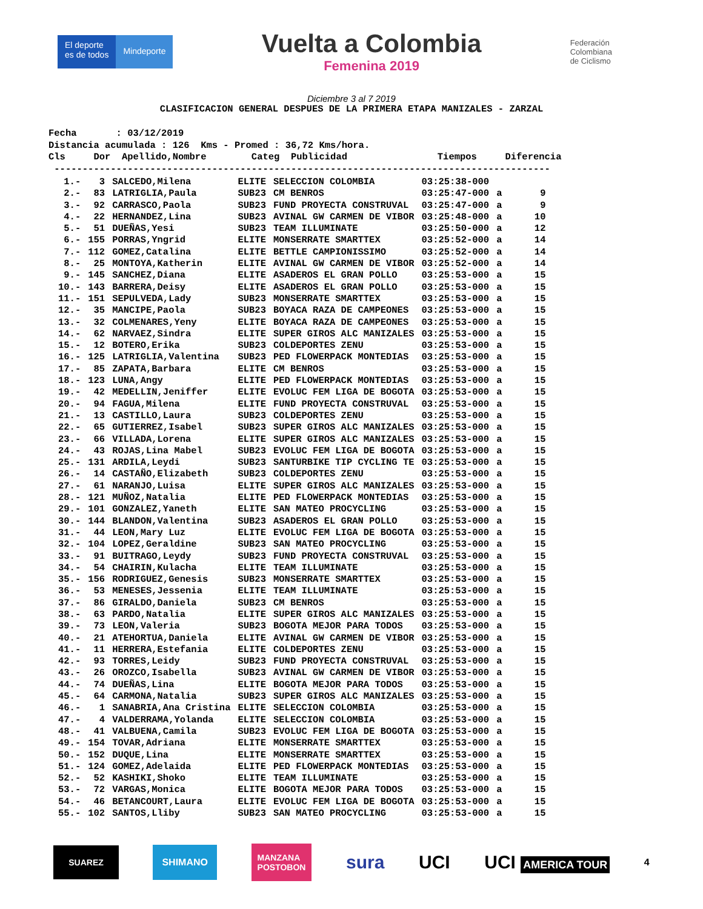El deporte
es de todos
Mindeporte
Vuelta a Colombia
Femenina 2019
Federación
Colombiana
de Ciclismo
Diciembre 3 al 7 2019
CLASIFICACION GENERAL DESPUES DE LA PRIMERA ETAPA MANIZALES - ZARZAL
Fecha : 03/12/2019 Distancia acumulada : 126 Kms - Promed : 36,72 Kms/hora. Cls Dor Apellido,Nombre Categ Publicidad Tiempos Diferencia ----------------------------------------------------------------------------------------
| 1.- | 3 | SALCEDO,Milena | ELITE | SELECCION COLOMBIA | 03:25:38-000 | | |
| 2.- | 83 | LATRIGLIA,Paula | SUB23 | CM BENROS | 03:25:47-000 | a | 9 |
| 3.- | 92 | CARRASCO,Paola | SUB23 | FUND PROYECTA CONSTRUVAL | 03:25:47-000 | a | 9 |
| 4.- | 22 | HERNANDEZ,Lina | SUB23 | AVINAL GW CARMEN DE VIBOR | 03:25:48-000 | a | 10 |
| 5.- | 51 | DUEÑAS,Yesi | SUB23 | TEAM ILLUMINATE | 03:25:50-000 | a | 12 |
| 6.- | 155 | PORRAS,Yngrid | ELITE | MONSERRATE SMARTTEX | 03:25:52-000 | a | 14 |
| 7.- | 112 | GOMEZ,Catalina | ELITE | BETTLE CAMPIONISSIMO | 03:25:52-000 | a | 14 |
| 8.- | 25 | MONTOYA,Katherin | ELITE | AVINAL GW CARMEN DE VIBOR | 03:25:52-000 | a | 14 |
| 9.- | 145 | SANCHEZ,Diana | ELITE | ASADEROS EL GRAN POLLO | 03:25:53-000 | a | 15 |
| 10.- | 143 | BARRERA,Deisy | ELITE | ASADEROS EL GRAN POLLO | 03:25:53-000 | a | 15 |
| 11.- | 151 | SEPULVEDA,Lady | SUB23 | MONSERRATE SMARTTEX | 03:25:53-000 | a | 15 |
| 12.- | 35 | MANCIPE,Paola | SUB23 | BOYACA RAZA DE CAMPEONES | 03:25:53-000 | a | 15 |
| 13.- | 32 | COLMENARES,Yeny | ELITE | BOYACA RAZA DE CAMPEONES | 03:25:53-000 | a | 15 |
| 14.- | 62 | NARVAEZ,Sindra | ELITE | SUPER GIROS ALC MANIZALES | 03:25:53-000 | a | 15 |
| 15.- | 12 | BOTERO,Erika | SUB23 | COLDEPORTES ZENU | 03:25:53-000 | a | 15 |
| 16.- | 125 | LATRIGLIA,Valentina | SUB23 | PED FLOWERPACK MONTEDIAS | 03:25:53-000 | a | 15 |
| 17.- | 85 | ZAPATA,Barbara | ELITE | CM BENROS | 03:25:53-000 | a | 15 |
| 18.- | 123 | LUNA,Angy | ELITE | PED FLOWERPACK MONTEDIAS | 03:25:53-000 | a | 15 |
| 19.- | 42 | MEDELLIN,Jeniffer | ELITE | EVOLUC FEM LIGA DE BOGOTA | 03:25:53-000 | a | 15 |
| 20.- | 94 | FAGUA,Milena | ELITE | FUND PROYECTA CONSTRUVAL | 03:25:53-000 | a | 15 |
| 21.- | 13 | CASTILLO,Laura | SUB23 | COLDEPORTES ZENU | 03:25:53-000 | a | 15 |
| 22.- | 65 | GUTIERREZ,Isabel | SUB23 | SUPER GIROS ALC MANIZALES | 03:25:53-000 | a | 15 |
| 23.- | 66 | VILLADA,Lorena | ELITE | SUPER GIROS ALC MANIZALES | 03:25:53-000 | a | 15 |
| 24.- | 43 | ROJAS,Lina Mabel | SUB23 | EVOLUC FEM LIGA DE BOGOTA | 03:25:53-000 | a | 15 |
| 25.- | 131 | ARDILA,Leydi | SUB23 | SANTURBIKE TIP CYCLING TE | 03:25:53-000 | a | 15 |
| 26.- | 14 | CASTAÑO,Elizabeth | SUB23 | COLDEPORTES ZENU | 03:25:53-000 | a | 15 |
| 27.- | 61 | NARANJO,Luisa | ELITE | SUPER GIROS ALC MANIZALES | 03:25:53-000 | a | 15 |
| 28.- | 121 | MUÑOZ,Natalia | ELITE | PED FLOWERPACK MONTEDIAS | 03:25:53-000 | a | 15 |
| 29.- | 101 | GONZALEZ,Yaneth | ELITE | SAN MATEO PROCYCLING | 03:25:53-000 | a | 15 |
| 30.- | 144 | BLANDON,Valentina | SUB23 | ASADEROS EL GRAN POLLO | 03:25:53-000 | a | 15 |
| 31.- | 44 | LEON,Mary Luz | ELITE | EVOLUC FEM LIGA DE BOGOTA | 03:25:53-000 | a | 15 |
| 32.- | 104 | LOPEZ,Geraldine | SUB23 | SAN MATEO PROCYCLING | 03:25:53-000 | a | 15 |
| 33.- | 91 | BUITRAGO,Leydy | SUB23 | FUND PROYECTA CONSTRUVAL | 03:25:53-000 | a | 15 |
| 34.- | 54 | CHAIRIN,Kulacha | ELITE | TEAM ILLUMINATE | 03:25:53-000 | a | 15 |
| 35.- | 156 | RODRIGUEZ,Genesis | SUB23 | MONSERRATE SMARTTEX | 03:25:53-000 | a | 15 |
| 36.- | 53 | MENESES,Jessenia | ELITE | TEAM ILLUMINATE | 03:25:53-000 | a | 15 |
| 37.- | 86 | GIRALDO,Daniela | SUB23 | CM BENROS | 03:25:53-000 | a | 15 |
| 38.- | 63 | PARDO,Natalia | ELITE | SUPER GIROS ALC MANIZALES | 03:25:53-000 | a | 15 |
| 39.- | 73 | LEON,Valeria | SUB23 | BOGOTA MEJOR PARA TODOS | 03:25:53-000 | a | 15 |
| 40.- | 21 | ATEHORTUA,Daniela | ELITE | AVINAL GW CARMEN DE VIBOR | 03:25:53-000 | a | 15 |
| 41.- | 11 | HERRERA,Estefania | ELITE | COLDEPORTES ZENU | 03:25:53-000 | a | 15 |
| 42.- | 93 | TORRES,Leidy | SUB23 | FUND PROYECTA CONSTRUVAL | 03:25:53-000 | a | 15 |
| 43.- | 26 | OROZCO,Isabella | SUB23 | AVINAL GW CARMEN DE VIBOR | 03:25:53-000 | a | 15 |
| 44.- | 74 | DUEÑAS,Lina | ELITE | BOGOTA MEJOR PARA TODOS | 03:25:53-000 | a | 15 |
| 45.- | 64 | CARMONA,Natalia | SUB23 | SUPER GIROS ALC MANIZALES | 03:25:53-000 | a | 15 |
| 46.- | 1 | SANABRIA,Ana Cristina | ELITE | SELECCION COLOMBIA | 03:25:53-000 | a | 15 |
| 47.- | 4 | VALDERRAMA,Yolanda | ELITE | SELECCION COLOMBIA | 03:25:53-000 | a | 15 |
| 48.- | 41 | VALBUENA,Camila | SUB23 | EVOLUC FEM LIGA DE BOGOTA | 03:25:53-000 | a | 15 |
| 49.- | 154 | TOVAR,Adriana | ELITE | MONSERRATE SMARTTEX | 03:25:53-000 | a | 15 |
| 50.- | 152 | DUQUE,Lina | ELITE | MONSERRATE SMARTTEX | 03:25:53-000 | a | 15 |
| 51.- | 124 | GOMEZ,Adelaida | ELITE | PED FLOWERPACK MONTEDIAS | 03:25:53-000 | a | 15 |
| 52.- | 52 | KASHIKI,Shoko | ELITE | TEAM ILLUMINATE | 03:25:53-000 | a | 15 |
| 53.- | 72 | VARGAS,Monica | ELITE | BOGOTA MEJOR PARA TODOS | 03:25:53-000 | a | 15 |
| 54.- | 46 | BETANCOURT,Laura | ELITE | EVOLUC FEM LIGA DE BOGOTA | 03:25:53-000 | a | 15 |
| 55.- | 102 | SANTOS,Lliby | SUB23 | SAN MATEO PROCYCLING | 03:25:53-000 | a | 15 |
SUAREZ SHIMANO
MANZANA
POSTOBON
sura UCI UCI AMERICA TOUR
4